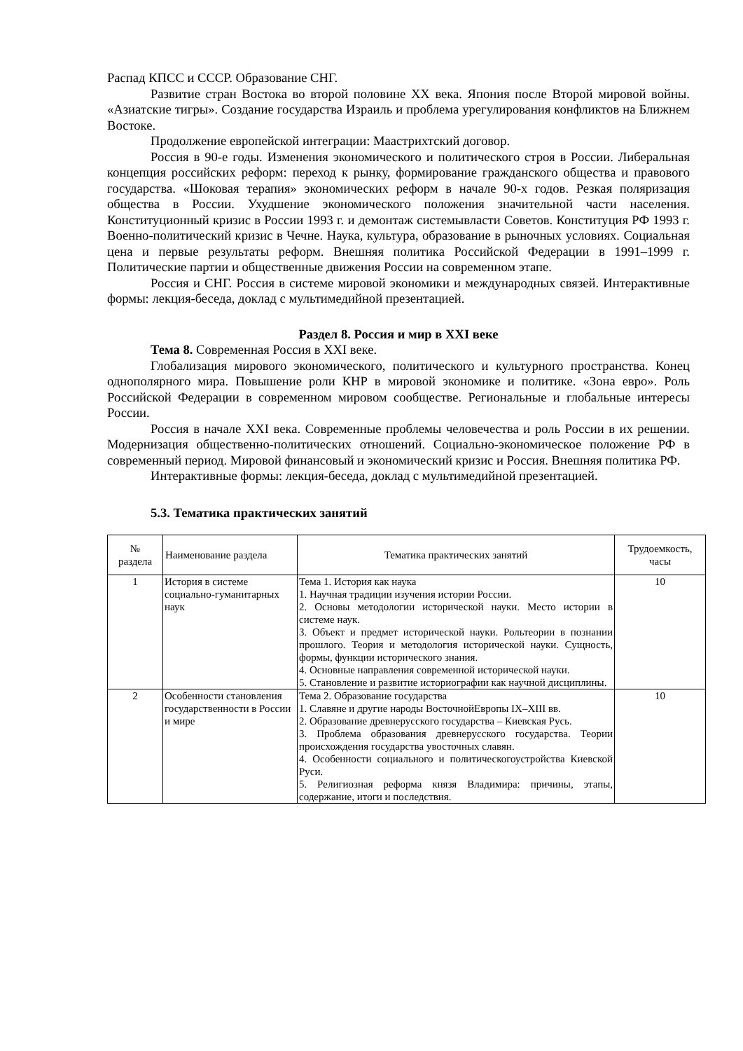Распад КПСС и СССР. Образование СНГ.
Развитие стран Востока во второй половине XX века. Япония после Второй мировой войны. «Азиатские тигры». Создание государства Израиль и проблема урегулирования конфликтов на Ближнем Востоке.
Продолжение европейской интеграции: Маастрихтский договор.
Россия в 90-е годы. Изменения экономического и политического строя в России. Либеральная концепция российских реформ: переход к рынку, формирование гражданского общества и правового государства. «Шоковая терапия» экономических реформ в начале 90-х годов. Резкая поляризация общества в России. Ухудшение экономического положения значительной части населения. Конституционный кризис в России 1993 г. и демонтаж системывласти Советов. Конституция РФ 1993 г. Военно-политический кризис в Чечне. Наука, культура, образование в рыночных условиях. Социальная цена и первые результаты реформ. Внешняя политика Российской Федерации в 1991–1999 г. Политические партии и общественные движения России на современном этапе.
Россия и СНГ. Россия в системе мировой экономики и международных связей. Интерактивные формы: лекция-беседа, доклад с мультимедийной презентацией.
Раздел 8. Россия и мир в XXI веке
Тема 8. Современная Россия в XXI веке.
Глобализация мирового экономического, политического и культурного пространства. Конец однополярного мира. Повышение роли КНР в мировой экономике и политике. «Зона евро». Роль Российской Федерации в современном мировом сообществе. Региональные и глобальные интересы России.
Россия в начале XXI века. Современные проблемы человечества и роль России в их решении. Модернизация общественно-политических отношений. Социально-экономическое положение РФ в современный период. Мировой финансовый и экономический кризис и Россия. Внешняя политика РФ.
Интерактивные формы: лекция-беседа, доклад с мультимедийной презентацией.
5.3. Тематика практических занятий
| № раздела | Наименование раздела | Тематика практических занятий | Трудоемкость, часы |
| --- | --- | --- | --- |
| 1 | История в системе социально-гуманитарных наук | Тема 1. История как наука 1. Научная традиции изучения истории России. 2. Основы методологии исторической науки. Место истории в системе наук. 3. Объект и предмет исторической науки. Рольтеории в познании прошлого. Теория и методология исторической науки. Сущность, формы, функции исторического знания. 4. Основные направления современной исторической науки. 5. Становление и развитие историографии как научной дисциплины. | 10 |
| 2 | Особенности становления государственности в России и мире | Тема 2. Образование государства 1. Славяне и другие народы ВосточнойЕвропы IX–XIII вв. 2. Образование древнерусского государства – Киевская Русь. 3. Проблема образования древнерусского государства. Теории происхождения государства увосточных славян. 4. Особенности социального и политическогоустройства Киевской Руси. 5. Религиозная реформа князя Владимира: причины, этапы, содержание, итоги и последствия. | 10 |